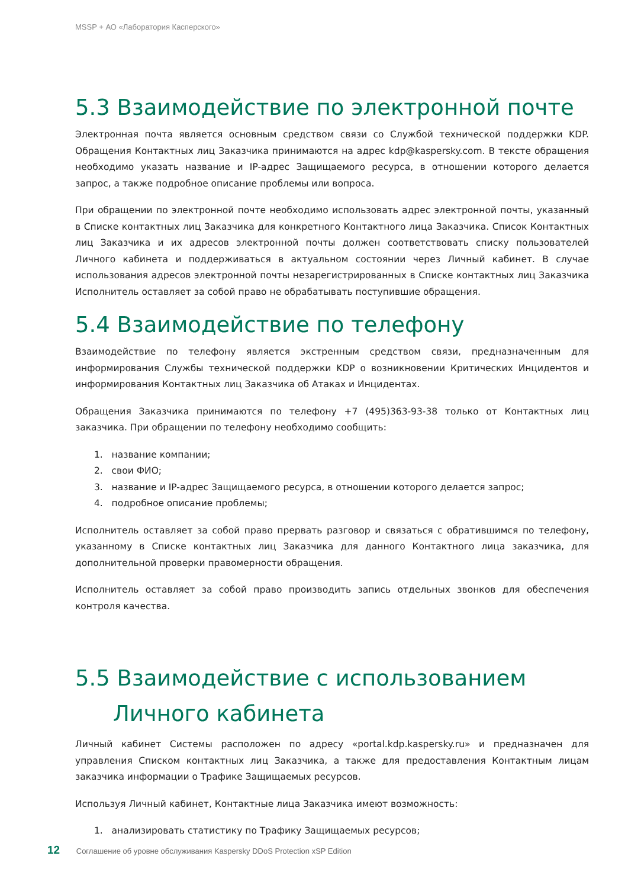MSSP + АО «Лаборатория Касперского»
5.3 Взаимодействие по электронной почте
Электронная почта является основным средством связи со Службой технической поддержки KDP. Обращения Контактных лиц Заказчика принимаются на адрес kdp@kaspersky.com. В тексте обращения необходимо указать название и IP-адрес Защищаемого ресурса, в отношении которого делается запрос, а также подробное описание проблемы или вопроса.
При обращении по электронной почте необходимо использовать адрес электронной почты, указанный в Списке контактных лиц Заказчика для конкретного Контактного лица Заказчика. Список Контактных лиц Заказчика и их адресов электронной почты должен соответствовать списку пользователей Личного кабинета и поддерживаться в актуальном состоянии через Личный кабинет. В случае использования адресов электронной почты незарегистрированных в Списке контактных лиц Заказчика Исполнитель оставляет за собой право не обрабатывать поступившие обращения.
5.4 Взаимодействие по телефону
Взаимодействие по телефону является экстренным средством связи, предназначенным для информирования Службы технической поддержки KDP о возникновении Критических Инцидентов и информирования Контактных лиц Заказчика об Атаках и Инцидентах.
Обращения Заказчика принимаются по телефону +7 (495)363-93-38 только от Контактных лиц заказчика. При обращении по телефону необходимо сообщить:
1. название компании;
2. свои ФИО;
3. название и IP-адрес Защищаемого ресурса, в отношении которого делается запрос;
4. подробное описание проблемы;
Исполнитель оставляет за собой право прервать разговор и связаться с обратившимся по телефону, указанному в Списке контактных лиц Заказчика для данного Контактного лица заказчика, для дополнительной проверки правомерности обращения.
Исполнитель оставляет за собой право производить запись отдельных звонков для обеспечения контроля качества.
5.5 Взаимодействие с использованием
Личного кабинета
Личный кабинет Системы расположен по адресу «portal.kdp.kaspersky.ru» и предназначен для управления Списком контактных лиц Заказчика, а также для предоставления Контактным лицам заказчика информации о Трафике Защищаемых ресурсов.
Используя Личный кабинет, Контактные лица Заказчика имеют возможность:
1. анализировать статистику по Трафику Защищаемых ресурсов;
12 Соглашение об уровне обслуживания Kaspersky DDoS Protection xSP Edition